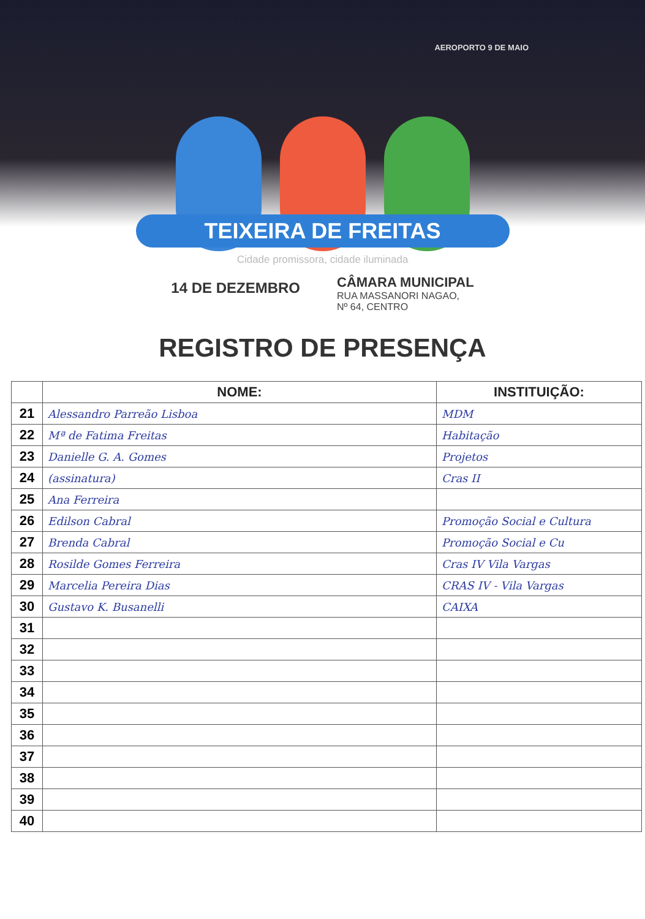AEROPORTO 9 DE MAIO
TEIXEIRA DE FREITAS
Cidade promissora, cidade iluminada
14 DE DEZEMBRO
CÂMARA MUNICIPAL
RUA MASSANORI NAGAO,
Nº 64, CENTRO
REGISTRO DE PRESENÇA
| | NOME: | INSTITUIÇÃO: |
| --- | --- | --- |
| 21 | Alessandro Parreão Lisboa | MDM |
| 22 | Mª de Fatima Freitas | Habitação |
| 23 | Danielle G. A. Gomes | Projetos |
| 24 | (assinatura) | Cras II |
| 25 | Ana Ferreira | |
| 26 | Edilson Cabral | Promoção Social e Cultura |
| 27 | Brenda Cabral | Promoção Social e Cu |
| 28 | Rosilde Gomes Ferreira | Cras IV Vila Vargas |
| 29 | Marcelia Pereira Dias | CRAS IV - Vila Vargas |
| 30 | Gustavo K. Busanelli | CAIXA |
| 31 | | |
| 32 | | |
| 33 | | |
| 34 | | |
| 35 | | |
| 36 | | |
| 37 | | |
| 38 | | |
| 39 | | |
| 40 | | |